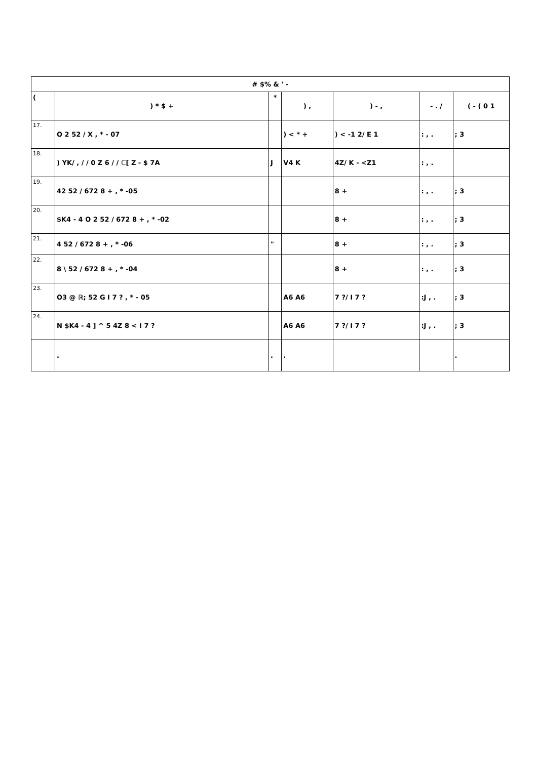| # $% & ' - | | | | | | |
| --- | --- | --- | --- | --- | --- | --- |
| ( | ) * $ + | * | ) , | ) - , | - . / | ( - ( 0 1 |
| 17. | O 2 52 / X , * - 07 | | ) < * + | ) < -1 2/ E 1 | : , . | ; 3 |
| 18. | ) YK/ , / / 0 Z 6 / / ℂ[ Z - $ 7A | J | V4 K | 4Z/ K - <Z1 | : , . | |
| 19. | 42 52 / 672 8 + , * -05 | | | 8 + | : , . | ; 3 |
| 20. | $K4 - 4 O 2 52 / 672 8 + , * -02 | | | 8 + | : , . | ; 3 |
| 21. | 4 52 / 672 8 + , * -06 | " | | 8 + | : , . | ; 3 |
| 22. | 8 \ 52 / 672 8 + , * -04 | | | 8 + | : , . | ; 3 |
| 23. | O3 @ ℝ; 52 G I 7 ? , * - 05 | | A6 A6 | 7 ?/ I 7 ? | :J , . | ; 3 |
| 24. | N $K4 - 4 ] ^ 5 4Z 8 < I 7 ? | | A6 A6 | 7 ?/ I 7 ? | :J , . | ; 3 |
| | . | . | . | | | . |